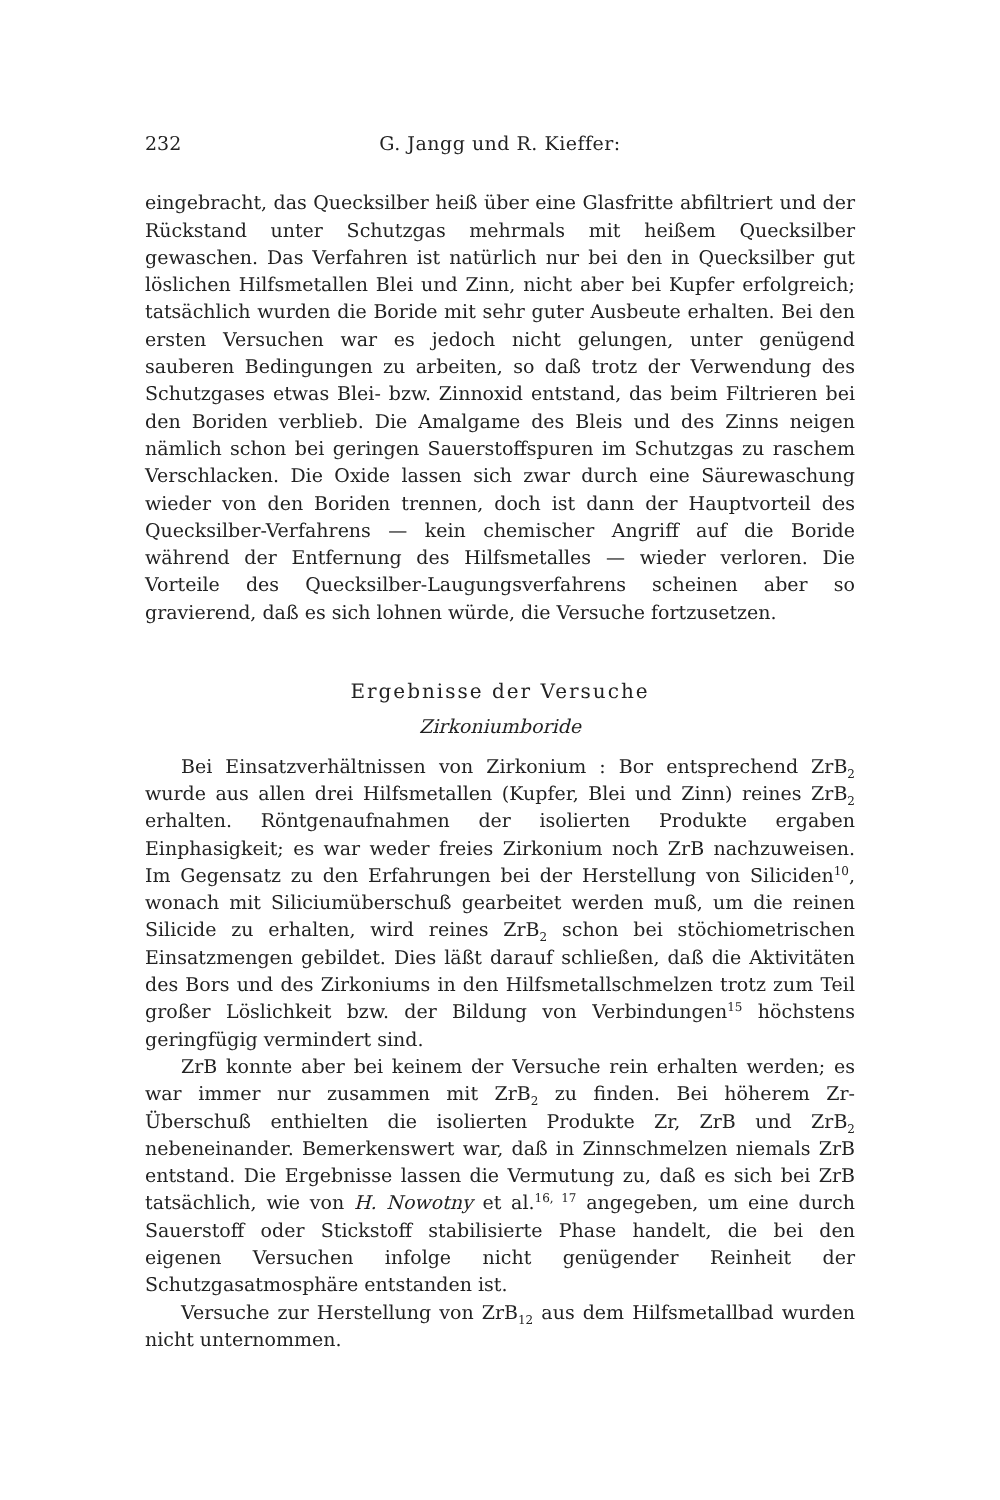232 G. Jangg und R. Kieffer:
eingebracht, das Quecksilber heiß über eine Glasfritte abfiltriert und der Rückstand unter Schutzgas mehrmals mit heißem Quecksilber gewaschen. Das Verfahren ist natürlich nur bei den in Quecksilber gut löslichen Hilfsmetallen Blei und Zinn, nicht aber bei Kupfer erfolgreich; tatsächlich wurden die Boride mit sehr guter Ausbeute erhalten. Bei den ersten Versuchen war es jedoch nicht gelungen, unter genügend sauberen Bedingungen zu arbeiten, so daß trotz der Verwendung des Schutzgases etwas Blei- bzw. Zinnoxid entstand, das beim Filtrieren bei den Boriden verblieb. Die Amalgame des Bleis und des Zinns neigen nämlich schon bei geringen Sauerstoffspuren im Schutzgas zu raschem Verschlacken. Die Oxide lassen sich zwar durch eine Säurewaschung wieder von den Boriden trennen, doch ist dann der Hauptvorteil des Quecksilber-Verfahrens — kein chemischer Angriff auf die Boride während der Entfernung des Hilfsmetalles — wieder verloren. Die Vorteile des Quecksilber-Laugungsverfahrens scheinen aber so gravierend, daß es sich lohnen würde, die Versuche fortzusetzen.
Ergebnisse der Versuche
Zirkoniumboride
Bei Einsatzverhältnissen von Zirkonium : Bor entsprechend ZrB<sub>2</sub> wurde aus allen drei Hilfsmetallen (Kupfer, Blei und Zinn) reines ZrB<sub>2</sub> erhalten. Röntgenaufnahmen der isolierten Produkte ergaben Einphasigkeit; es war weder freies Zirkonium noch ZrB nachzuweisen. Im Gegensatz zu den Erfahrungen bei der Herstellung von Siliciden<sup>10</sup>, wonach mit Siliciumüberschuß gearbeitet werden muß, um die reinen Silicide zu erhalten, wird reines ZrB<sub>2</sub> schon bei stöchiometrischen Einsatzmengen gebildet. Dies läßt darauf schließen, daß die Aktivitäten des Bors und des Zirkoniums in den Hilfsmetallschmelzen trotz zum Teil großer Löslichkeit bzw. der Bildung von Verbindungen<sup>15</sup> höchstens geringfügig vermindert sind.
ZrB konnte aber bei keinem der Versuche rein erhalten werden; es war immer nur zusammen mit ZrB<sub>2</sub> zu finden. Bei höherem Zr-Überschuß enthielten die isolierten Produkte Zr, ZrB und ZrB<sub>2</sub> nebeneinander. Bemerkenswert war, daß in Zinnschmelzen niemals ZrB entstand. Die Ergebnisse lassen die Vermutung zu, daß es sich bei ZrB tatsächlich, wie von H. Nowotny et al.<sup>16, 17</sup> angegeben, um eine durch Sauerstoff oder Stickstoff stabilisierte Phase handelt, die bei den eigenen Versuchen infolge nicht genügender Reinheit der Schutzgasatmosphäre entstanden ist.
Versuche zur Herstellung von ZrB<sub>12</sub> aus dem Hilfsmetallbad wurden nicht unternommen.